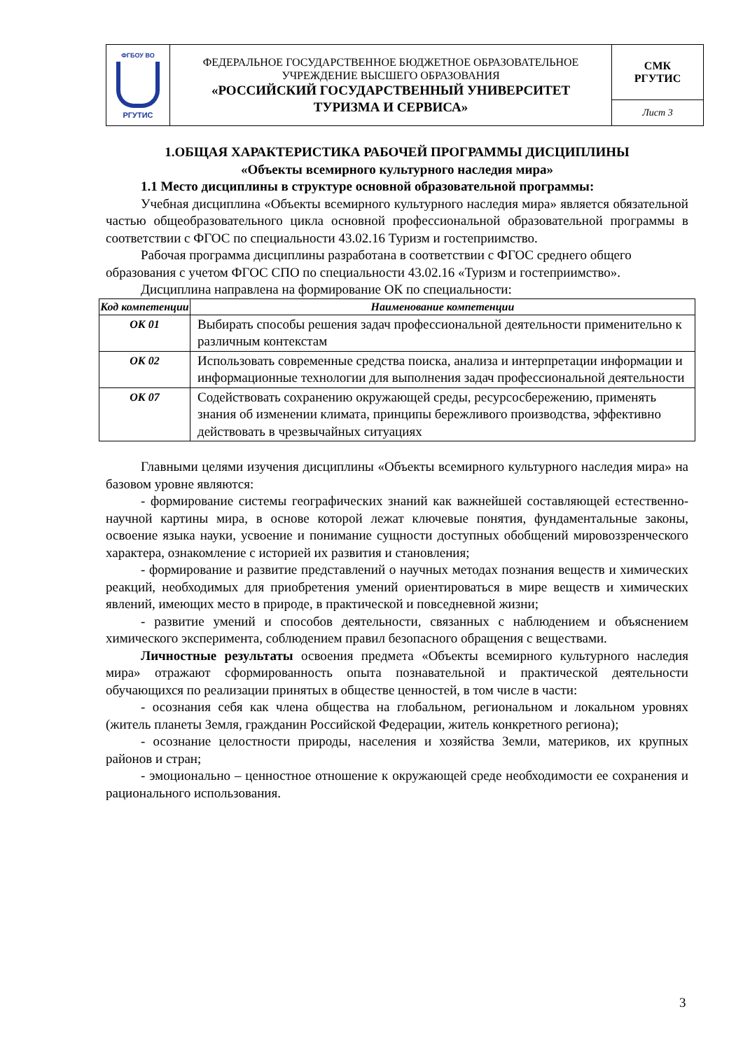| ФГБОУ ВО РГУТИС | ФЕДЕРАЛЬНОЕ ГОСУДАРСТВЕННОЕ БЮДЖЕТНОЕ ОБРАЗОВАТЕЛЬНОЕ УЧРЕЖДЕНИЕ ВЫСШЕГО ОБРАЗОВАНИЯ «РОССИЙСКИЙ ГОСУДАРСТВЕННЫЙ УНИВЕРСИТЕТ ТУРИЗМА И СЕРВИСА» | СМК РГУТИС |
| | | Лист 3 |
1.ОБЩАЯ ХАРАКТЕРИСТИКА РАБОЧЕЙ ПРОГРАММЫ ДИСЦИПЛИНЫ
«Объекты всемирного культурного наследия мира»
1.1 Место дисциплины в структуре основной образовательной программы:
Учебная дисциплина «Объекты всемирного культурного наследия мира» является обязательной частью общеобразовательного цикла основной профессиональной образовательной программы в соответствии с ФГОС по специальности 43.02.16 Туризм и гостеприимство.
Рабочая программа дисциплины разработана в соответствии с ФГОС среднего общего образования с учетом ФГОС СПО по специальности 43.02.16 «Туризм и гостеприимство».
Дисциплина направлена на формирование ОК по специальности:
| Код компетенции | Наименование компетенции |
| --- | --- |
| ОК 01 | Выбирать способы решения задач профессиональной деятельности применительно к различным контекстам |
| ОК 02 | Использовать современные средства поиска, анализа и интерпретации информации и информационные технологии для выполнения задач профессиональной деятельности |
| ОК 07 | Содействовать сохранению окружающей среды, ресурсосбережению, применять знания об изменении климата, принципы бережливого производства, эффективно действовать в чрезвычайных ситуациях |
Главными целями изучения дисциплины «Объекты всемирного культурного наследия мира» на базовом уровне являются:
- формирование системы географических знаний как важнейшей составляющей естественно-научной картины мира, в основе которой лежат ключевые понятия, фундаментальные законы, освоение языка науки, усвоение и понимание сущности доступных обобщений мировоззренческого характера, ознакомление с историей их развития и становления;
- формирование и развитие представлений о научных методах познания веществ и химических реакций, необходимых для приобретения умений ориентироваться в мире веществ и химических явлений, имеющих место в природе, в практической и повседневной жизни;
- развитие умений и способов деятельности, связанных с наблюдением и объяснением химического эксперимента, соблюдением правил безопасного обращения с веществами.
Личностные результаты освоения предмета «Объекты всемирного культурного наследия мира» отражают сформированность опыта познавательной и практической деятельности обучающихся по реализации принятых в обществе ценностей, в том числе в части:
- осознания себя как члена общества на глобальном, региональном и локальном уровнях (житель планеты Земля, гражданин Российской Федерации, житель конкретного региона);
- осознание целостности природы, населения и хозяйства Земли, материков, их крупных районов и стран;
- эмоционально – ценностное отношение к окружающей среде необходимости ее сохранения и рационального использования.
3